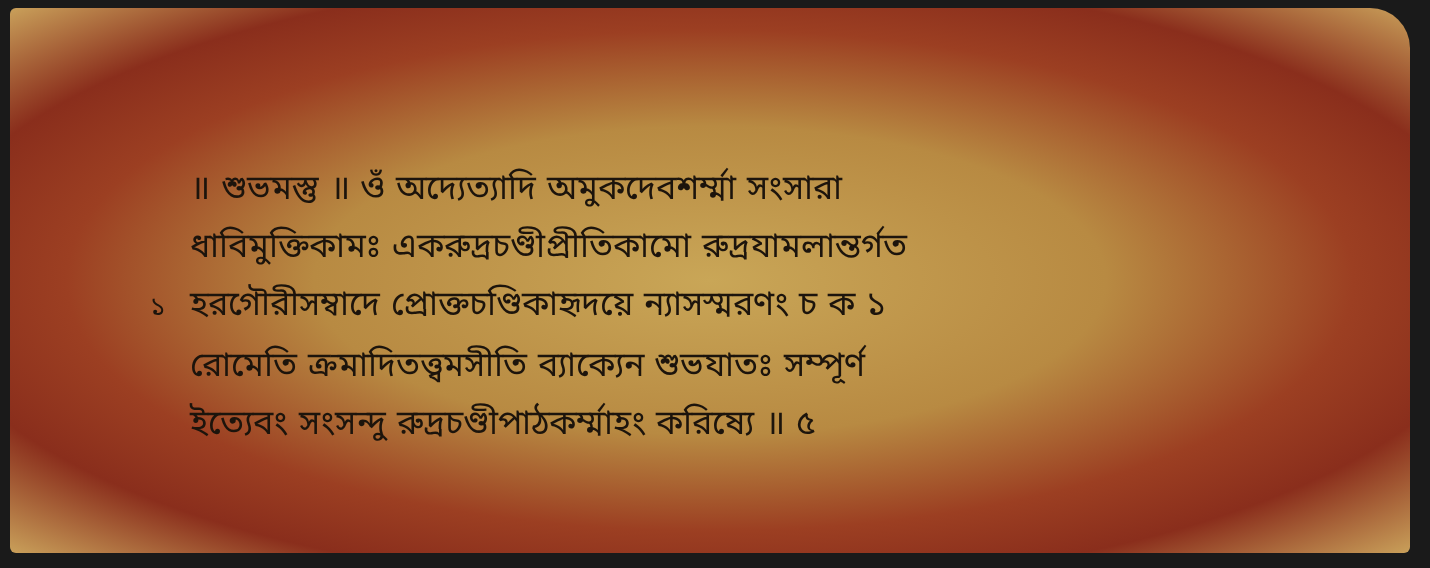॥ শুভমস্তু ॥ ওঁ অদ্যেত্যাদি অমুকদেবশর্ম্মা সংসারা
ধাবিমুক্তিকামঃ একরুদ্রচণ্ডীপ্রীতিকামো রুদ্রযামলান্তর্গত
১ হরগৌরীসম্বাদে প্রোক্তচণ্ডিকাহৃদয়ে ন্যাসস্মরণং চ ক ১
রোমেতি ক্রমাদিতত্ত্বমসীতি ব্যাক্যেন শুভযাতঃ সম্পূর্ণ
ইত্যেবং সংসন্দু রুদ্রচণ্ডীপাঠকর্ম্মাহং করিষ্যে ॥ ৫